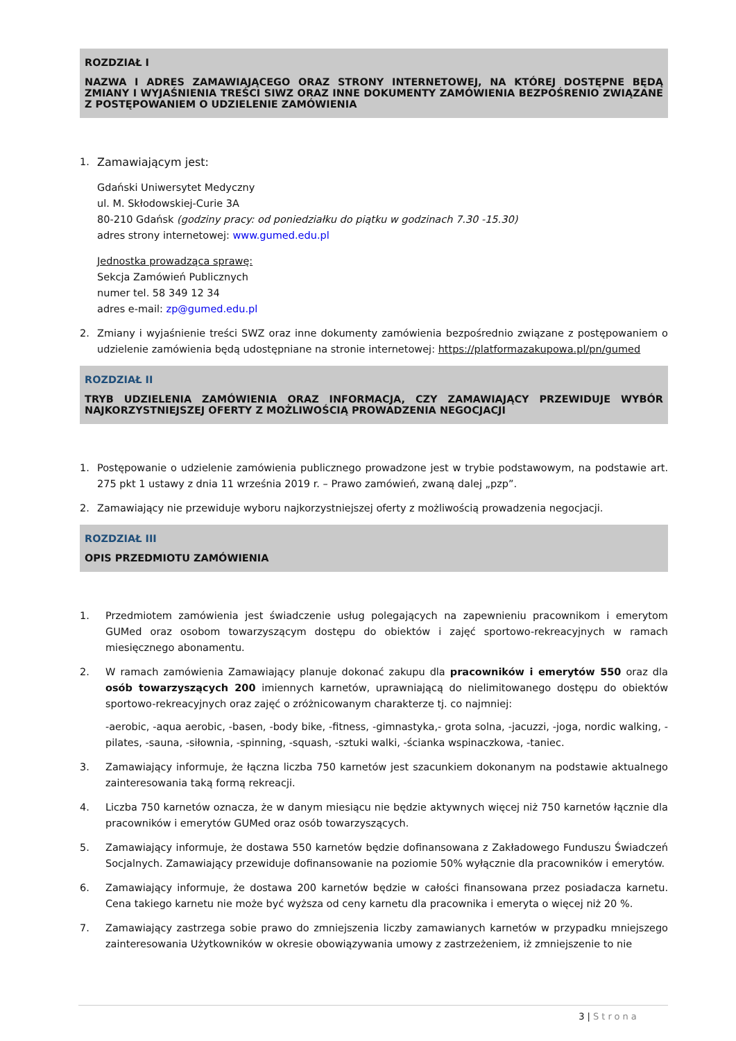ROZDZIAŁ I
NAZWA I ADRES ZAMAWIAJĄCEGO ORAZ STRONY INTERNETOWEJ, NA KTÓREJ DOSTĘPNE BĘDĄ ZMIANY I WYJAŚNIENIA TREŚCI SIWZ ORAZ INNE DOKUMENTY ZAMÓWIENIA BEZPOŚRENIO ZWIĄZANE Z POSTĘPOWANIEM O UDZIELENIE ZAMÓWIENIA
1. Zamawiającym jest:
Gdański Uniwersytet Medyczny
ul. M. Skłodowskiej-Curie 3A
80-210 Gdańsk (godziny pracy: od poniedziałku do piątku w godzinach 7.30 -15.30)
adres strony internetowej: www.gumed.edu.pl
Jednostka prowadząca sprawę:
Sekcja Zamówień Publicznych
numer tel. 58 349 12 34
adres e-mail: zp@gumed.edu.pl
2. Zmiany i wyjaśnienie treści SWZ oraz inne dokumenty zamówienia bezpośrednio związane z postępowaniem o udzielenie zamówienia będą udostępniane na stronie internetowej: https://platformazakupowa.pl/pn/gumed
ROZDZIAŁ II
TRYB UDZIELENIA ZAMÓWIENIA ORAZ INFORMACJA, CZY ZAMAWIAJĄCY PRZEWIDUJE WYBÓR NAJKORZYSTNIEJSZEJ OFERTY Z MOŻLIWOŚCIĄ PROWADZENIA NEGOCJACJI
1. Postępowanie o udzielenie zamówienia publicznego prowadzone jest w trybie podstawowym, na podstawie art. 275 pkt 1 ustawy z dnia 11 września 2019 r. – Prawo zamówień, zwaną dalej „pzp”.
2. Zamawiający nie przewiduje wyboru najkorzystniejszej oferty z możliwością prowadzenia negocjacji.
ROZDZIAŁ III
OPIS PRZEDMIOTU ZAMÓWIENIA
1. Przedmiotem zamówienia jest świadczenie usług polegających na zapewnieniu pracownikom i emerytom GUMed oraz osobom towarzyszącym dostępu do obiektów i zajęć sportowo-rekreacyjnych w ramach miesięcznego abonamentu.
2. W ramach zamówienia Zamawiający planuje dokonać zakupu dla pracowników i emerytów 550 oraz dla osób towarzyszących 200 imiennych karnetów, uprawniającą do nielimitowanego dostępu do obiektów sportowo-rekreacyjnych oraz zajęć o zróżnicowanym charakterze tj. co najmniej:
-aerobic, -aqua aerobic, -basen, -body bike, -fitness, -gimnastyka,- grota solna, -jacuzzi, -joga, nordic walking, -pilates, -sauna, -siłownia, -spinning, -squash, -sztuki walki, -ścianka wspinaczkowa, -taniec.
3. Zamawiający informuje, że łączna liczba 750 karnetów jest szacunkiem dokonanym na podstawie aktualnego zainteresowania taką formą rekreacji.
4. Liczba 750 karnetów oznacza, że w danym miesiącu nie będzie aktywnych więcej niż 750 karnetów łącznie dla pracowników i emerytów GUMed oraz osób towarzyszących.
5. Zamawiający informuje, że dostawa 550 karnetów będzie dofinansowana z Zakładowego Funduszu Świadczeń Socjalnych. Zamawiający przewiduje dofinansowanie na poziomie 50% wyłącznie dla pracowników i emerytów.
6. Zamawiający informuje, że dostawa 200 karnetów będzie w całości finansowana przez posiadacza karnetu. Cena takiego karnetu nie może być wyższa od ceny karnetu dla pracownika i emeryta o więcej niż 20 %.
7. Zamawiający zastrzega sobie prawo do zmniejszenia liczby zamawianych karnetów w przypadku mniejszego zainteresowania Użytkowników w okresie obowiązywania umowy z zastrzeżeniem, iż zmniejszenie to nie
3 | Strona